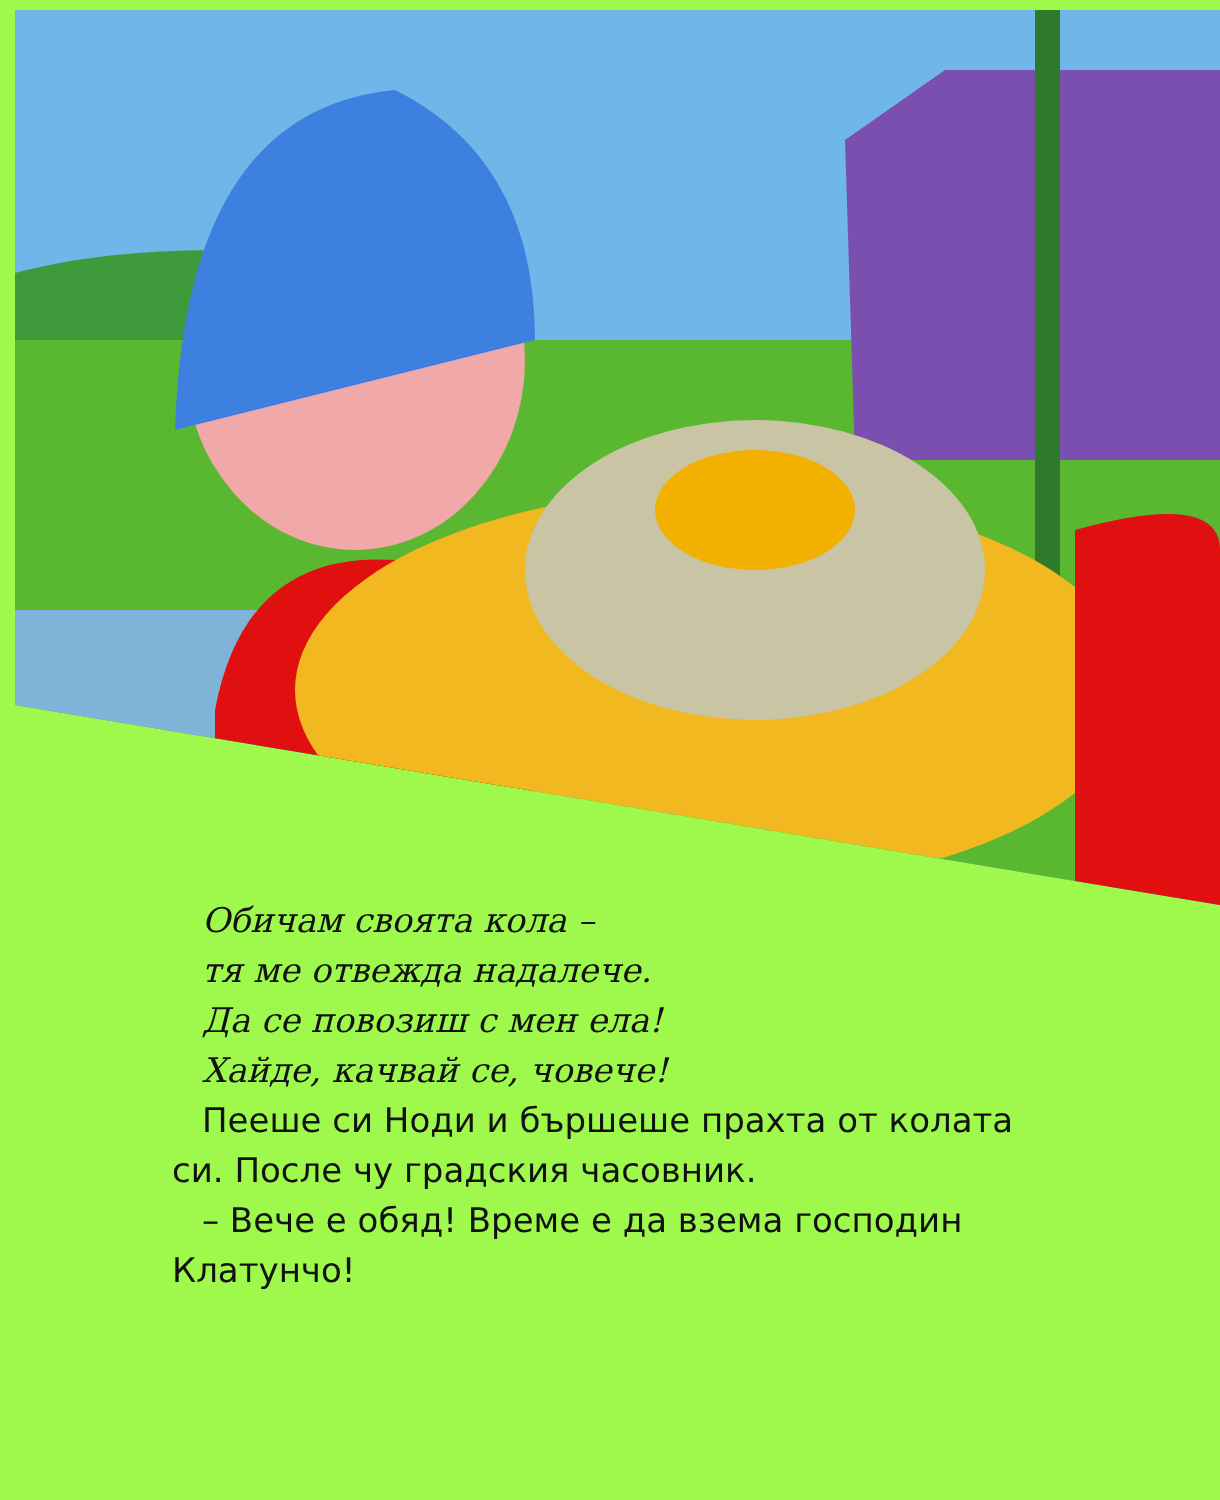Обичам своята кола –
тя ме отвежда надалече.
Да се повозиш с мен ела!
Хайде, качвай се, човече!
Пееше си Ноди и бършеше прахта от колата си. После чу градския часовник.
– Вече е обяд! Време е да взема господин Клатунчо!